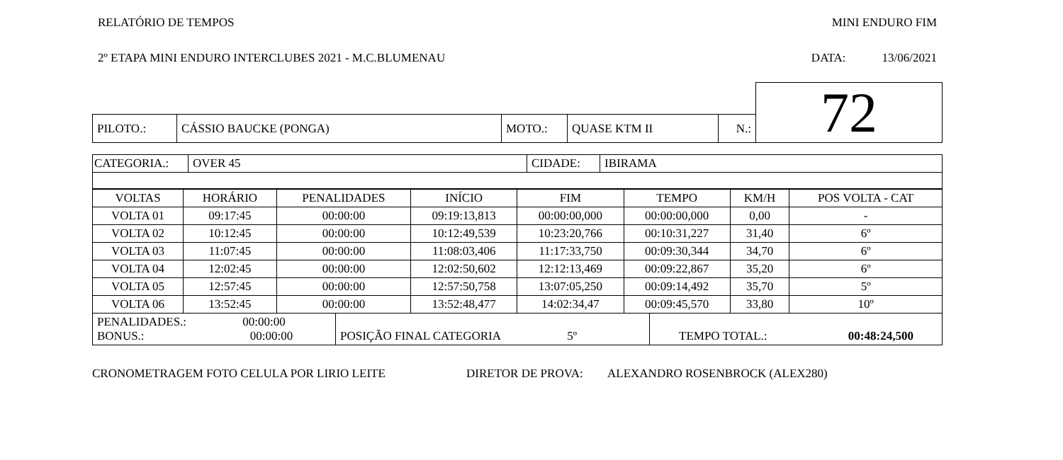RELATÓRIO DE TEMPOS MINI ENDURO FIM
2º ETAPA MINI ENDURO INTERCLUBES 2021 - M.C.BLUMENAU DATA: 13/06/2021
| | | | | | | 72 |
| PILOTO.: | CÁSSIO BAUCKE (PONGA) | MOTO.: | QUASE KTM II | N.: | | |
| CATEGORIA.: | OVER 45 | CIDADE: | IBIRAMA |
| VOLTAS | HORÁRIO | PENALIDADES | INÍCIO | FIM | TEMPO | KM/H | POS VOLTA - CAT |
| --- | --- | --- | --- | --- | --- | --- | --- |
| VOLTA 01 | 09:17:45 | 00:00:00 | 09:19:13,813 | 00:00:00,000 | 00:00:00,000 | 0,00 | - |
| VOLTA 02 | 10:12:45 | 00:00:00 | 10:12:49,539 | 10:23:20,766 | 00:10:31,227 | 31,40 | 6º |
| VOLTA 03 | 11:07:45 | 00:00:00 | 11:08:03,406 | 11:17:33,750 | 00:09:30,344 | 34,70 | 6º |
| VOLTA 04 | 12:02:45 | 00:00:00 | 12:02:50,602 | 12:12:13,469 | 00:09:22,867 | 35,20 | 6º |
| VOLTA 05 | 12:57:45 | 00:00:00 | 12:57:50,758 | 13:07:05,250 | 00:09:14,492 | 35,70 | 5º |
| VOLTA 06 | 13:52:45 | 00:00:00 | 13:52:48,477 | 14:02:34,47 | 00:09:45,570 | 33,80 | 10º |
| PENALIDADES.: 00:00:00 BONUS.: 00:00:00 | POSIÇÃO FINAL CATEGORIA 5º | TEMPO TOTAL.: 00:48:24,500 |
CRONOMETRAGEM FOTO CELULA POR LIRIO LEITE DIRETOR DE PROVA: ALEXANDRO ROSENBROCK (ALEX280)